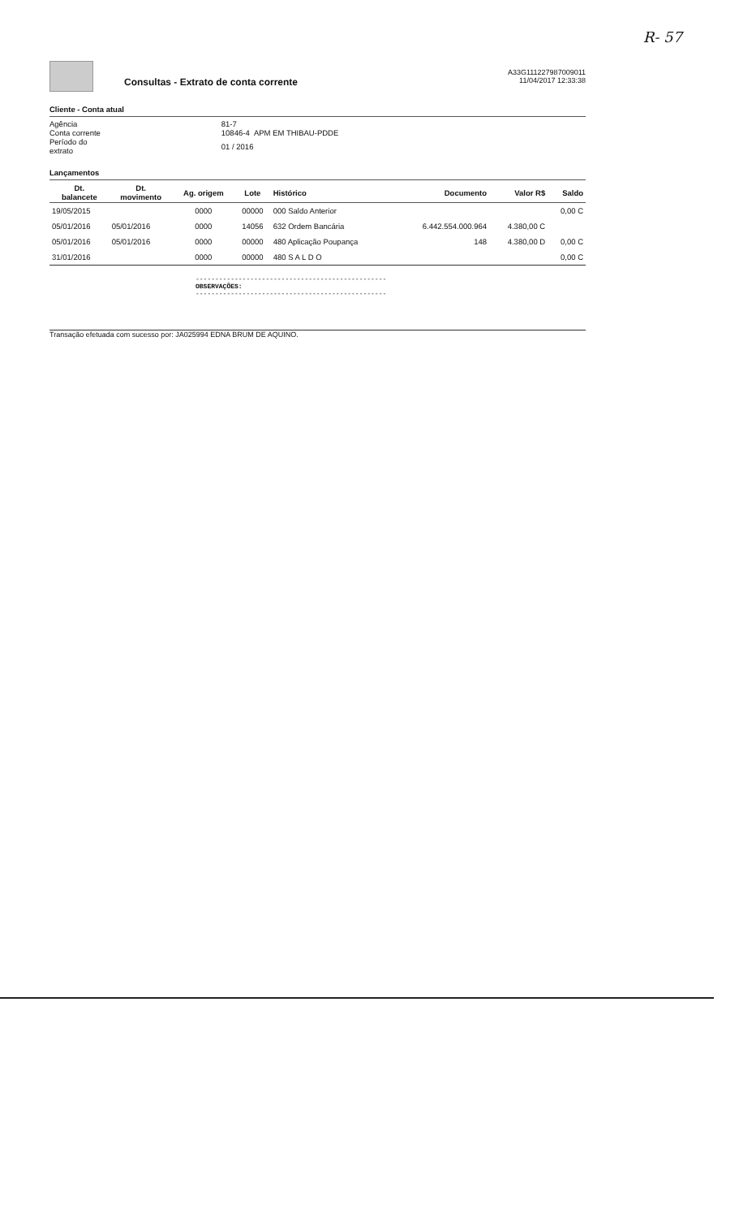R- 57
Consultas - Extrato de conta corrente
A33G111227987009011
11/04/2017 12:33:38
Cliente - Conta atual
| Agência | 81-7 |
| Conta corrente | 10846-4 APM EM THIBAU-PDDE |
| Período do extrato | 01 / 2016 |
Lançamentos
| Dt. balancete | Dt. movimento | Ag. origem | Lote | Histórico | Documento | Valor R$ | Saldo |
| --- | --- | --- | --- | --- | --- | --- | --- |
| 19/05/2015 | | 0000 | 00000 | 000 Saldo Anterior | | | 0,00 C |
| 05/01/2016 | 05/01/2016 | 0000 | 14056 | 632 Ordem Bancária | 6.442.554.000.964 | 4.380,00 C | |
| 05/01/2016 | 05/01/2016 | 0000 | 00000 | 480 Aplicação Poupança | 148 | 4.380,00 D | 0,00 C |
| 31/01/2016 | | 0000 | 00000 | 480 S A L D O | | | 0,00 C |
-------------------------------------------------
OBSERVAÇÕES:
-------------------------------------------------
Transação efetuada com sucesso por: JA025994 EDNA BRUM DE AQUINO.